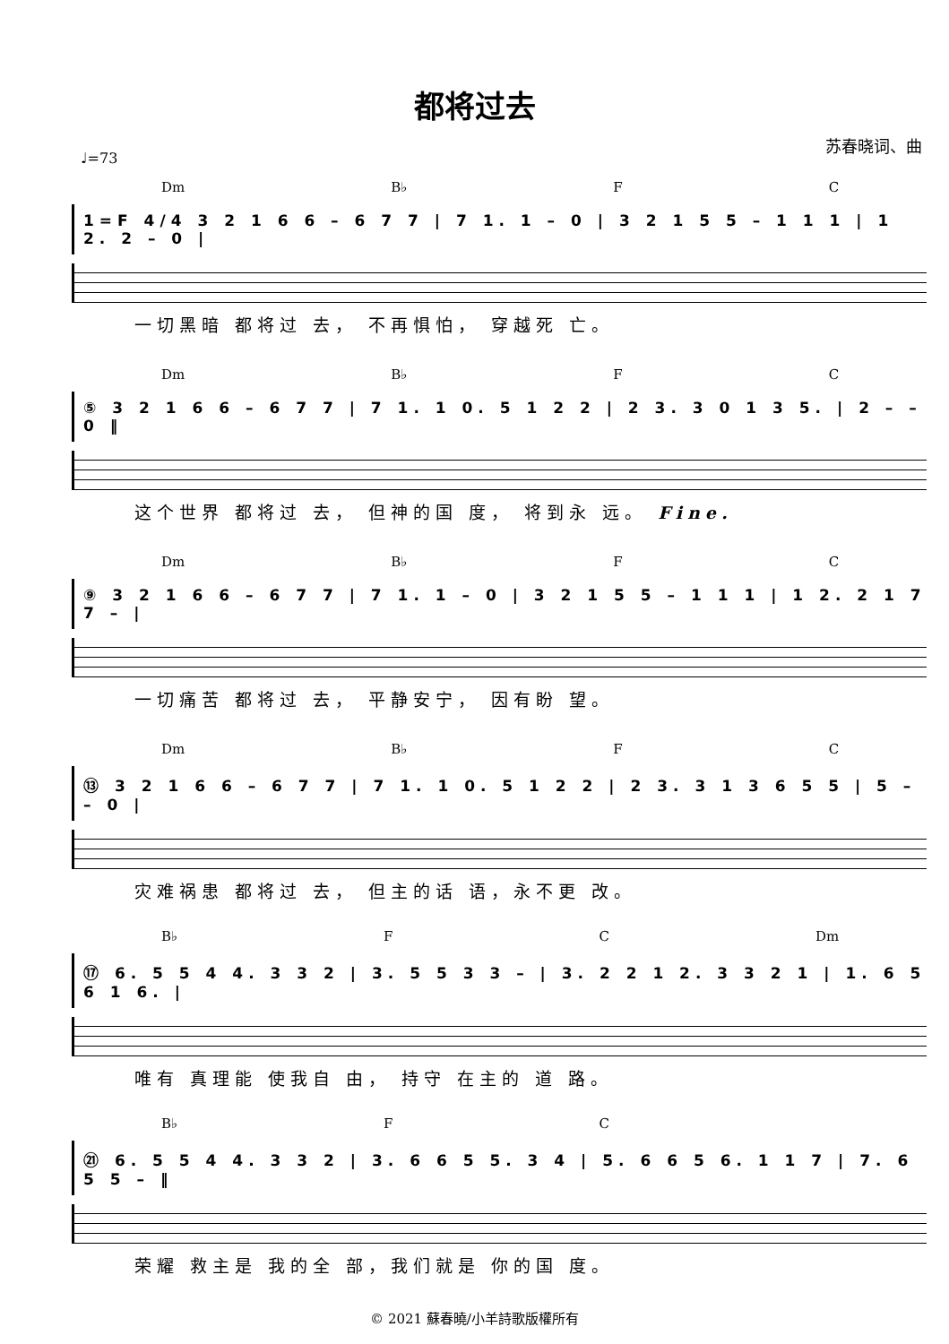都将过去
苏春晓词、曲
♩=73
Dm B♭ F C
1=F 4/4 3 2 1 6 6 – 6 7 7 | 7 1. 1 – 0 | 3 2 1 5 5 – 1 1 1 | 1 2. 2 – 0 |
一切黑暗 都将过 去， 不再惧怕， 穿越死 亡。
Dm B♭ F C
⑤ 3 2 1 6 6 – 6 7 7 | 7 1. 1 0. 5 1 2 2 | 2 3. 3 0 1 3 5. | 2 – – 0 ‖
这个世界 都将过 去， 但神的国 度， 将到永 远。 Fine.
Dm B♭ F C
⑨ 3 2 1 6 6 – 6 7 7 | 7 1. 1 – 0 | 3 2 1 5 5 – 1 1 1 | 1 2. 2 1 7 7 – |
一切痛苦 都将过 去， 平静安宁， 因有盼 望。
Dm B♭ F C
⑬ 3 2 1 6 6 – 6 7 7 | 7 1. 1 0. 5 1 2 2 | 2 3. 3 1 3 6 5 5 | 5 – – 0 |
灾难祸患 都将过 去， 但主的话 语，永不更 改。
B♭ F C Dm
⑰ 6. 5 5 4 4. 3 3 2 | 3. 5 5 3 3 – | 3. 2 2 1 2. 3 3 2 1 | 1. 6 5 6 1 6. |
唯有 真理能 使我自 由， 持守 在主的 道 路。
B♭ F C
㉑ 6. 5 5 4 4. 3 3 2 | 3. 6 6 5 5. 3 4 | 5. 6 6 5 6. 1 1 7 | 7. 6 5 5 – ‖
荣耀 救主是 我的全 部，我们就是 你的国 度。
© 2021 蘇春曉/小羊詩歌版權所有